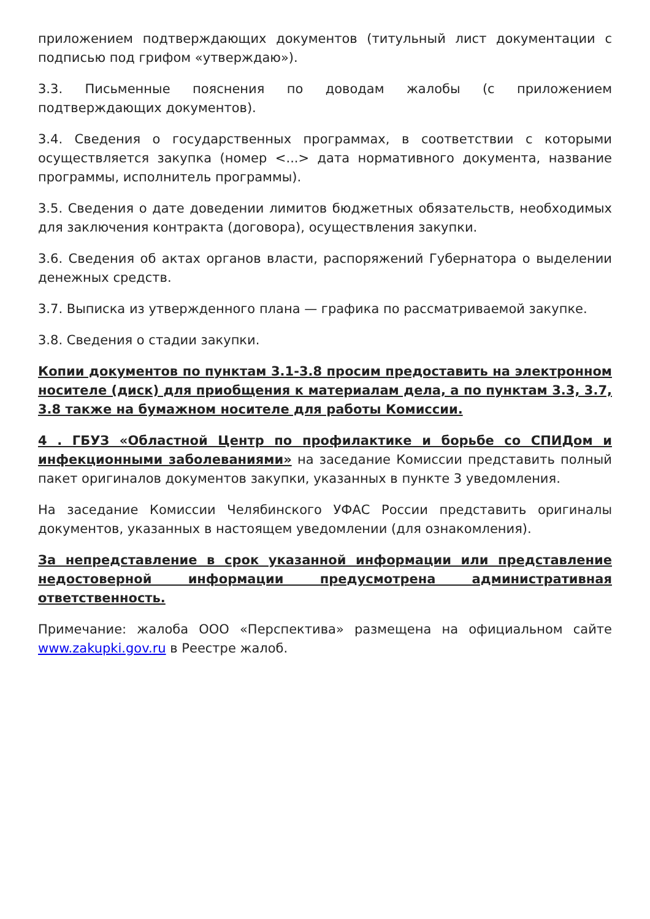приложением подтверждающих документов (титульный лист документации с подписью под грифом «утверждаю»).
3.3. Письменные пояснения по доводам жалобы (с приложением подтверждающих документов).
3.4. Сведения о государственных программах, в соответствии с которыми осуществляется закупка (номер <...> дата нормативного документа, название программы, исполнитель программы).
3.5. Сведения о дате доведении лимитов бюджетных обязательств, необходимых для заключения контракта (договора), осуществления закупки.
3.6. Сведения об актах органов власти, распоряжений Губернатора о выделении денежных средств.
3.7. Выписка из утвержденного плана — графика по рассматриваемой закупке.
3.8. Сведения о стадии закупки.
Копии документов по пунктам 3.1-3.8 просим предоставить на электронном носителе (диск) для приобщения к материалам дела, а по пунктам 3.3, 3.7, 3.8 также на бумажном носителе для работы Комиссии.
4 . ГБУЗ «Областной Центр по профилактике и борьбе со СПИДом и инфекционными заболеваниями» на заседание Комиссии представить полный пакет оригиналов документов закупки, указанных в пункте 3 уведомления.
На заседание Комиссии Челябинского УФАС России представить оригиналы документов, указанных в настоящем уведомлении (для ознакомления).
За непредставление в срок указанной информации или представление недостоверной информации предусмотрена административная ответственность.
Примечание: жалоба ООО «Перспектива» размещена на официальном сайте www.zakupki.gov.ru в Реестре жалоб.